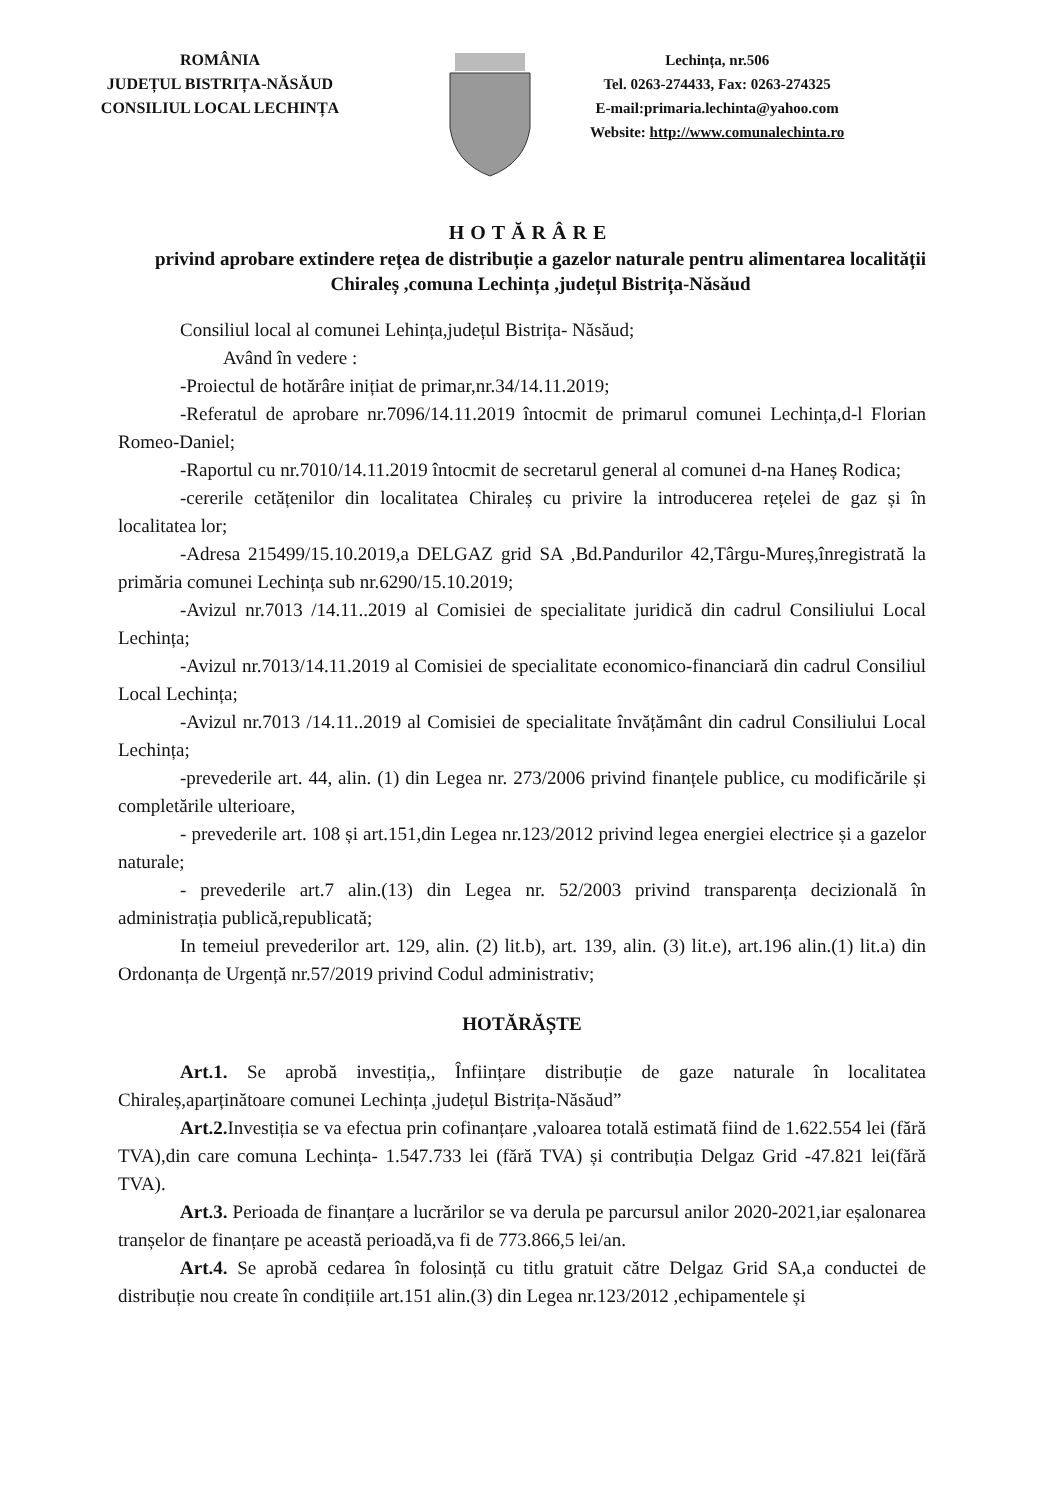ROMÂNIA
JUDEȚUL BISTRIȚA-NĂSĂUD
CONSILIUL LOCAL LECHINȚA
Lechința, nr.506
Tel. 0263-274433, Fax: 0263-274325
E-mail:primaria.lechinta@yahoo.com
Website: http://www.comunalechinta.ro
HOTĂRÂRE
privind aprobare extindere rețea de distribuție a gazelor naturale pentru alimentarea localității Chiraleș ,comuna Lechința ,județul Bistrița-Năsăud
Consiliul local al comunei Lehința,județul Bistrița- Năsăud;
Având în vedere :
-Proiectul de hotărâre inițiat de primar,nr.34/14.11.2019;
-Referatul de aprobare nr.7096/14.11.2019 întocmit de primarul comunei Lechința,d-l Florian Romeo-Daniel;
-Raportul cu nr.7010/14.11.2019 întocmit de secretarul general al comunei d-na Haneș Rodica;
-cererile cetățenilor din localitatea Chiraleș cu privire la introducerea rețelei de gaz și în localitatea lor;
-Adresa 215499/15.10.2019,a DELGAZ grid SA ,Bd.Pandurilor 42,Târgu-Mureș,înregistrată la primăria comunei Lechința sub nr.6290/15.10.2019;
-Avizul nr.7013 /14.11..2019 al Comisiei de specialitate juridică din cadrul Consiliului Local Lechința;
-Avizul nr.7013/14.11.2019 al Comisiei de specialitate economico-financiară din cadrul Consiliul Local Lechința;
-Avizul nr.7013 /14.11..2019 al Comisiei de specialitate învățământ din cadrul Consiliului Local Lechința;
-prevederile art. 44, alin. (1) din Legea nr. 273/2006 privind finanțele publice, cu modificările și completările ulterioare,
- prevederile art. 108 și art.151,din Legea nr.123/2012 privind legea energiei electrice și a gazelor naturale;
- prevederile art.7 alin.(13) din Legea nr. 52/2003 privind transparența decizională în administrația publică,republicată;
In temeiul prevederilor art. 129, alin. (2) lit.b), art. 139, alin. (3) lit.e), art.196 alin.(1) lit.a) din Ordonanța de Urgență nr.57/2019 privind Codul administrativ;
HOTĂRĂȘTE
Art.1. Se aprobă investiția,, Înființare distribuție de gaze naturale în localitatea Chiraleș,aparținătoare comunei Lechința ,județul Bistrița-Năsăud”
Art.2. Investiția se va efectua prin cofinanțare ,valoarea totală estimată fiind de 1.622.554 lei (fără TVA),din care comuna Lechința- 1.547.733 lei (fără TVA) și contribuția Delgaz Grid -47.821 lei(fără TVA).
Art.3. Perioada de finanțare a lucrărilor se va derula pe parcursul anilor 2020-2021,iar eșalonarea tranșelor de finanțare pe această perioadă,va fi de 773.866,5 lei/an.
Art.4. Se aprobă cedarea în folosință cu titlu gratuit către Delgaz Grid SA,a conductei de distribuție nou create în condițiile art.151 alin.(3) din Legea nr.123/2012 ,echipamentele și